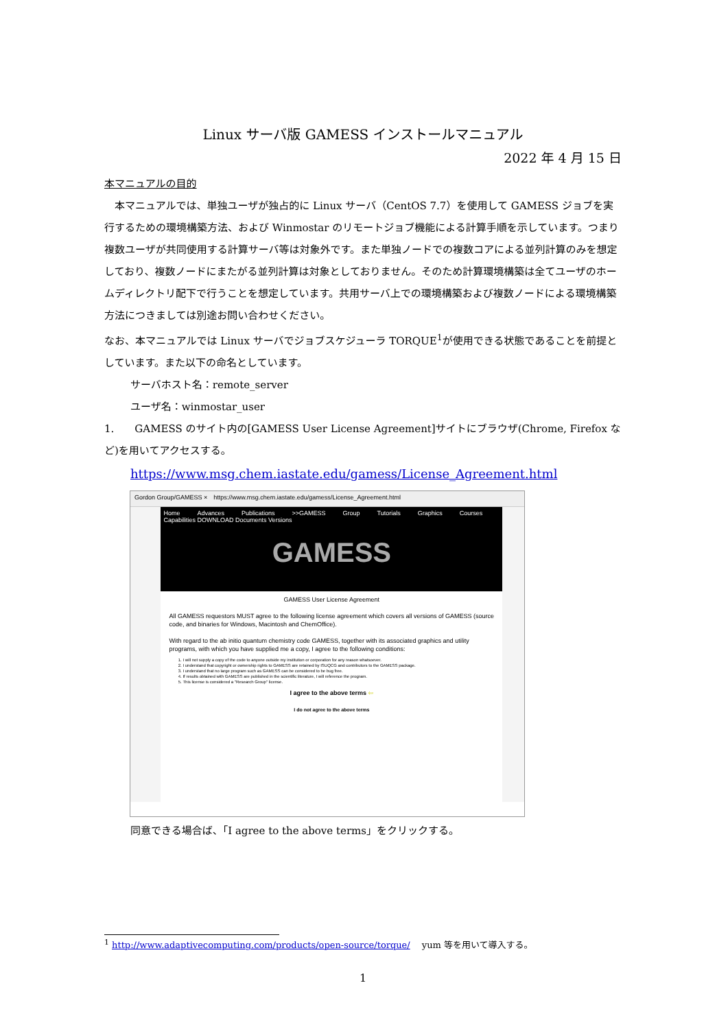Linux サーバ版 GAMESS インストールマニュアル
2022 年 4 月 15 日
本マニュアルの目的
　本マニュアルでは、単独ユーザが独占的に Linux サーバ（CentOS 7.7）を使用して GAMESS ジョブを実行するための環境構築方法、および Winmostar のリモートジョブ機能による計算手順を示しています。つまり複数ユーザが共同使用する計算サーバ等は対象外です。また単独ノードでの複数コアによる並列計算のみを想定しており、複数ノードにまたがる並列計算は対象としておりません。そのため計算環境構築は全てユーザのホームディレクトリ配下で行うことを想定しています。共用サーバ上での環境構築および複数ノードによる環境構築方法につきましては別途お問い合わせください。
なお、本マニュアルでは Linux サーバでジョブスケジューラ TORQUE<sup>1</sup>が使用できる状態であることを前提としています。また以下の命名としています。
サーバホスト名：remote_server
ユーザ名：winmostar_user
1.　　GAMESS のサイト内の[GAMESS User License Agreement]サイトにブラウザ(Chrome, Firefox など)を用いてアクセスする。
https://www.msg.chem.iastate.edu/gamess/License_Agreement.html
Gordon Group/GAMESS ×　https://www.msg.chem.iastate.edu/gamess/License_Agreement.html
Home Advances Publications >>GAMESS Group Tutorials Graphics Courses
Capabilities DOWNLOAD Documents Versions
GAMESS
GAMESS User License Agreement
All GAMESS requestors MUST agree to the following license agreement which covers all versions of GAMESS (source code, and binaries for Windows, Macintosh and ChemOffice).
With regard to the ab initio quantum chemistry code GAMESS, together with its associated graphics and utility programs, with which you have supplied me a copy, I agree to the following conditions:
1. I will not supply a copy of the code to anyone outside my institution or corporation for any reason whatsoever.
2. I understand that copyright or ownership rights to GAMESS are retained by ISUQCG and contributors to the GAMESS package.
3. I understand that no large program such as GAMESS can be considered to be bug free.
4. If results obtained with GAMESS are published in the scientific literature, I will reference the program.
5. This license is considered a "Research Group" license.
I agree to the above terms ⇦
I do not agree to the above terms
同意できる場合ば、「I agree to the above terms」をクリックする。
<sup>1</sup> http://www.adaptivecomputing.com/products/open-source/torque/　 yum 等を用いて導入する。
1